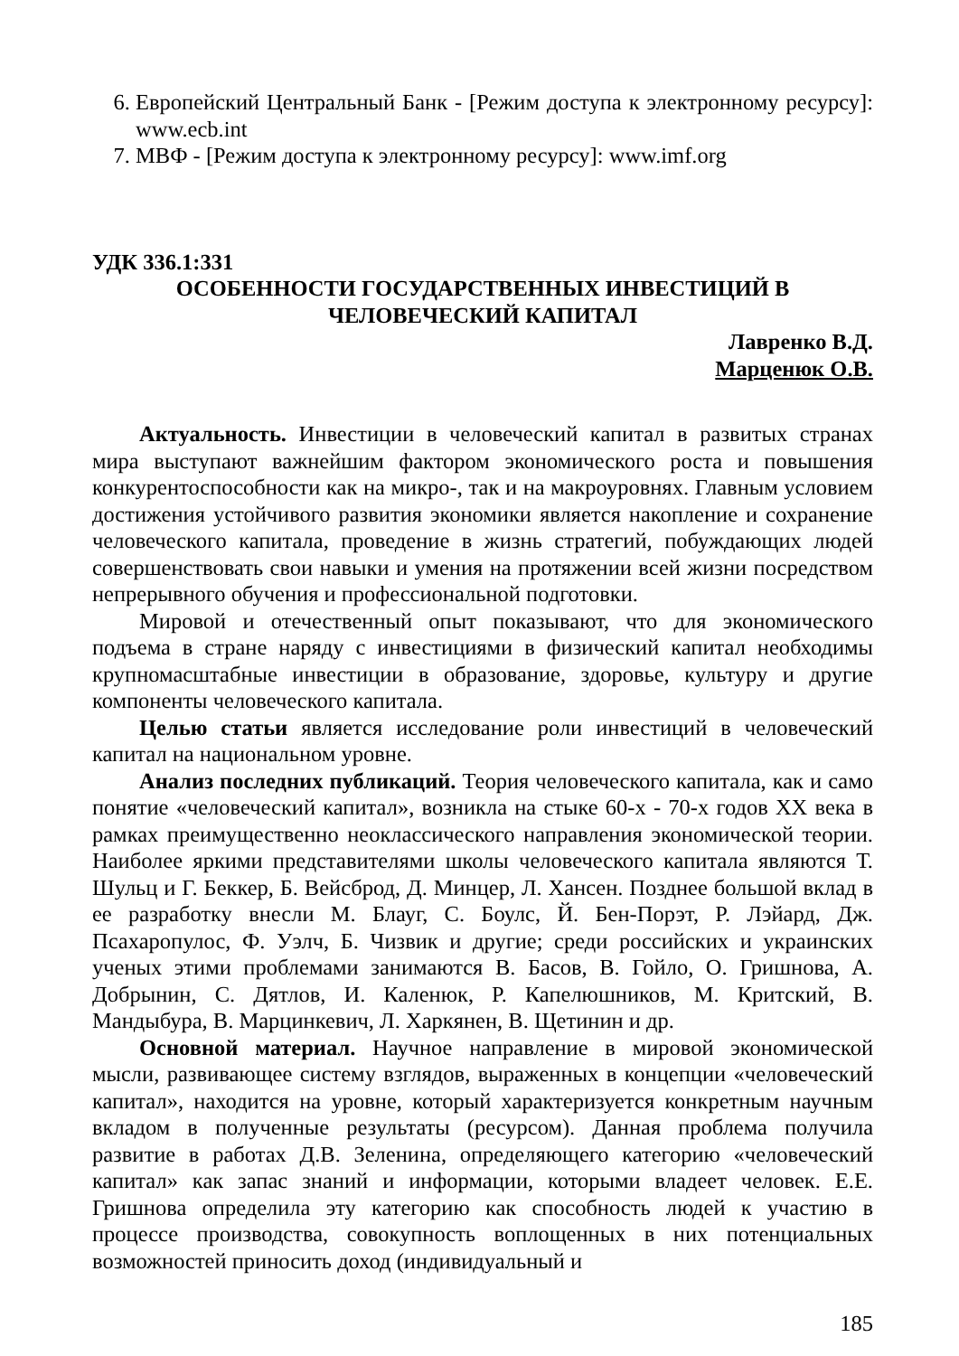6. Европейский Центральный Банк - [Режим доступа к электронному ресурсу]: www.ecb.int
7. МВФ - [Режим доступа к электронному ресурсу]: www.imf.org
УДК 336.1:331
ОСОБЕННОСТИ ГОСУДАРСТВЕННЫХ ИНВЕСТИЦИЙ В
ЧЕЛОВЕЧЕСКИЙ КАПИТАЛ
Лавренко В.Д.
Марценюк О.В.
Актуальность. Инвестиции в человеческий капитал в развитых странах мира выступают важнейшим фактором экономического роста и повышения конкурентоспособности как на микро-, так и на макроуровнях. Главным условием достижения устойчивого развития экономики является накопление и сохранение человеческого капитала, проведение в жизнь стратегий, побуждающих людей совершенствовать свои навыки и умения на протяжении всей жизни посредством непрерывного обучения и профессиональной подготовки.
Мировой и отечественный опыт показывают, что для экономического подъема в стране наряду с инвестициями в физический капитал необходимы крупномасштабные инвестиции в образование, здоровье, культуру и другие компоненты человеческого капитала.
Целью статьи является исследование роли инвестиций в человеческий капитал на национальном уровне.
Анализ последних публикаций. Теория человеческого капитала, как и само понятие «человеческий капитал», возникла на стыке 60-х - 70-х годов XX века в рамках преимущественно неоклассического направления экономической теории. Наиболее яркими представителями школы человеческого капитала являются Т. Шульц и Г. Беккер, Б. Вейсброд, Д. Минцер, Л. Хансен. Позднее большой вклад в ее разработку внесли М. Блауг, С. Боулс, Й. Бен-Порэт, Р. Лэйард, Дж. Псахаропулос, Ф. Уэлч, Б. Чизвик и другие; среди российских и украинских ученых этими проблемами занимаются В. Басов, В. Гойло, О. Гришнова, А. Добрынин, С. Дятлов, И. Каленюк, Р. Капелюшников, М. Критский, В. Мандыбура, В. Марцинкевич, Л. Харкянен, В. Щетинин и др.
Основной материал. Научное направление в мировой экономической мысли, развивающее систему взглядов, выраженных в концепции «человеческий капитал», находится на уровне, который характеризуется конкретным научным вкладом в полученные результаты (ресурсом). Данная проблема получила развитие в работах Д.В. Зеленина, определяющего категорию «человеческий капитал» как запас знаний и информации, которыми владеет человек. Е.Е. Гришнова определила эту категорию как способность людей к участию в процессе производства, совокупность воплощенных в них потенциальных возможностей приносить доход (индивидуальный и
185